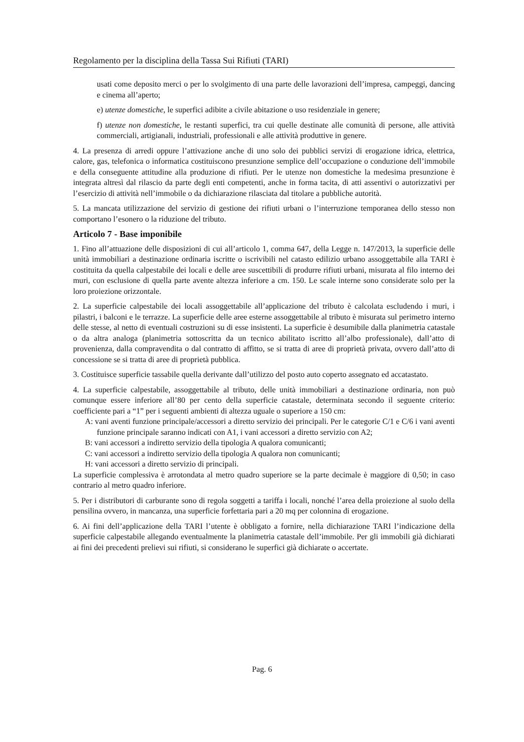Regolamento per la disciplina della Tassa Sui Rifiuti (TARI)
usati come deposito merci o per lo svolgimento di una parte delle lavorazioni dell’impresa, campeggi, dancing e cinema all’aperto;
e) utenze domestiche, le superfici adibite a civile abitazione o uso residenziale in genere;
f) utenze non domestiche, le restanti superfici, tra cui quelle destinate alle comunità di persone, alle attività commerciali, artigianali, industriali, professionali e alle attività produttive in genere.
4. La presenza di arredi oppure l’attivazione anche di uno solo dei pubblici servizi di erogazione idrica, elettrica, calore, gas, telefonica o informatica costituiscono presunzione semplice dell’occupazione o conduzione dell’immobile e della conseguente attitudine alla produzione di rifiuti. Per le utenze non domestiche la medesima presunzione è integrata altresì dal rilascio da parte degli enti competenti, anche in forma tacita, di atti assentivi o autorizzativi per l’esercizio di attività nell’immobile o da dichiarazione rilasciata dal titolare a pubbliche autorità.
5. La mancata utilizzazione del servizio di gestione dei rifiuti urbani o l’interruzione temporanea dello stesso non comportano l’esonero o la riduzione del tributo.
Articolo 7 - Base imponibile
1. Fino all’attuazione delle disposizioni di cui all’articolo 1, comma 647, della Legge n. 147/2013, la superficie delle unità immobiliari a destinazione ordinaria iscritte o iscrivibili nel catasto edilizio urbano assoggettabile alla TARI è costituita da quella calpestabile dei locali e delle aree suscettibili di produrre rifiuti urbani, misurata al filo interno dei muri, con esclusione di quella parte avente altezza inferiore a cm. 150. Le scale interne sono considerate solo per la loro proiezione orizzontale.
2. La superficie calpestabile dei locali assoggettabile all’applicazione del tributo è calcolata escludendo i muri, i pilastri, i balconi e le terrazze. La superficie delle aree esterne assoggettabile al tributo è misurata sul perimetro interno delle stesse, al netto di eventuali costruzioni su di esse insistenti. La superficie è desumibile dalla planimetria catastale o da altra analoga (planimetria sottoscritta da un tecnico abilitato iscritto all’albo professionale), dall’atto di provenienza, dalla compravendita o dal contratto di affitto, se si tratta di aree di proprietà privata, ovvero dall’atto di concessione se si tratta di aree di proprietà pubblica.
3. Costituisce superficie tassabile quella derivante dall’utilizzo del posto auto coperto assegnato ed accatastato.
4. La superficie calpestabile, assoggettabile al tributo, delle unità immobiliari a destinazione ordinaria, non può comunque essere inferiore all’80 per cento della superficie catastale, determinata secondo il seguente criterio: coefficiente pari a “1” per i seguenti ambienti di altezza uguale o superiore a 150 cm:
A: vani aventi funzione principale/accessori a diretto servizio dei principali. Per le categorie C/1 e C/6 i vani aventi funzione principale saranno indicati con A1, i vani accessori a diretto servizio con A2;
B: vani accessori a indiretto servizio della tipologia A qualora comunicanti;
C: vani accessori a indiretto servizio della tipologia A qualora non comunicanti;
H: vani accessori a diretto servizio di principali.
La superficie complessiva è arrotondata al metro quadro superiore se la parte decimale è maggiore di 0,50; in caso contrario al metro quadro inferiore.
5. Per i distributori di carburante sono di regola soggetti a tariffa i locali, nonché l’area della proiezione al suolo della pensilina ovvero, in mancanza, una superficie forfettaria pari a 20 mq per colonnina di erogazione.
6. Ai fini dell’applicazione della TARI l’utente è obbligato a fornire, nella dichiarazione TARI l’indicazione della superficie calpestabile allegando eventualmente la planimetria catastale dell’immobile. Per gli immobili già dichiarati ai fini dei precedenti prelievi sui rifiuti, si considerano le superfici già dichiarate o accertate.
Pag. 6